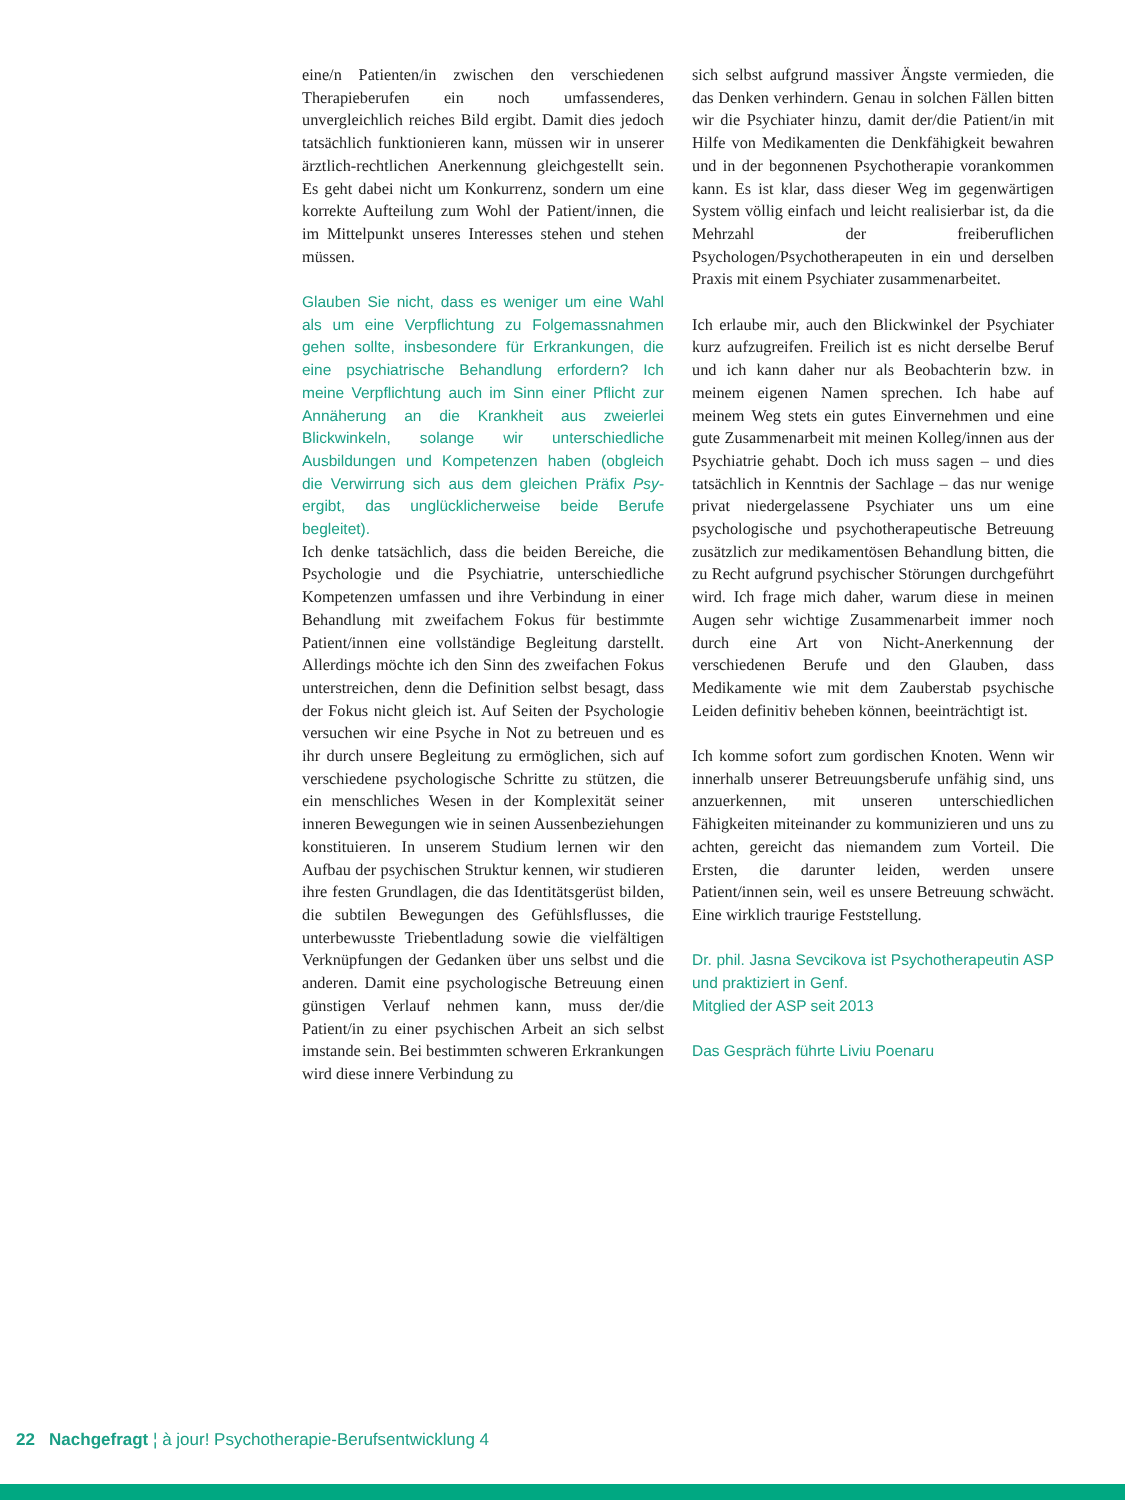eine/n Patienten/in zwischen den verschiedenen Therapieberufen ein noch umfassenderes, unvergleichlich reiches Bild ergibt. Damit dies jedoch tatsächlich funktionieren kann, müssen wir in unserer ärztlich-rechtlichen Anerkennung gleichgestellt sein. Es geht dabei nicht um Konkurrenz, sondern um eine korrekte Aufteilung zum Wohl der Patient/innen, die im Mittelpunkt unseres Interesses stehen und stehen müssen.
Glauben Sie nicht, dass es weniger um eine Wahl als um eine Verpflichtung zu Folgemassnahmen gehen sollte, insbesondere für Erkrankungen, die eine psychiatrische Behandlung erfordern? Ich meine Verpflichtung auch im Sinn einer Pflicht zur Annäherung an die Krankheit aus zweierlei Blickwinkeln, solange wir unterschiedliche Ausbildungen und Kompetenzen haben (obgleich die Verwirrung sich aus dem gleichen Präfix Psy- ergibt, das unglücklicherweise beide Berufe begleitet).
Ich denke tatsächlich, dass die beiden Bereiche, die Psychologie und die Psychiatrie, unterschiedliche Kompetenzen umfassen und ihre Verbindung in einer Behandlung mit zweifachem Fokus für bestimmte Patient/innen eine vollständige Begleitung darstellt. Allerdings möchte ich den Sinn des zweifachen Fokus unterstreichen, denn die Definition selbst besagt, dass der Fokus nicht gleich ist. Auf Seiten der Psychologie versuchen wir eine Psyche in Not zu betreuen und es ihr durch unsere Begleitung zu ermöglichen, sich auf verschiedene psychologische Schritte zu stützen, die ein menschliches Wesen in der Komplexität seiner inneren Bewegungen wie in seinen Aussenbeziehungen konstituieren. In unserem Studium lernen wir den Aufbau der psychischen Struktur kennen, wir studieren ihre festen Grundlagen, die das Identitätsgerüst bilden, die subtilen Bewegungen des Gefühlsflusses, die unterbewusste Triebentladung sowie die vielfältigen Verknüpfungen der Gedanken über uns selbst und die anderen. Damit eine psychologische Betreuung einen günstigen Verlauf nehmen kann, muss der/die Patient/in zu einer psychischen Arbeit an sich selbst imstande sein. Bei bestimmten schweren Erkrankungen wird diese innere Verbindung zu
sich selbst aufgrund massiver Ängste vermieden, die das Denken verhindern. Genau in solchen Fällen bitten wir die Psychiater hinzu, damit der/die Patient/in mit Hilfe von Medikamenten die Denkfähigkeit bewahren und in der begonnenen Psychotherapie vorankommen kann. Es ist klar, dass dieser Weg im gegenwärtigen System völlig einfach und leicht realisierbar ist, da die Mehrzahl der freiberuflichen Psychologen/Psychotherapeuten in ein und derselben Praxis mit einem Psychiater zusammenarbeitet.
Ich erlaube mir, auch den Blickwinkel der Psychiater kurz aufzugreifen. Freilich ist es nicht derselbe Beruf und ich kann daher nur als Beobachterin bzw. in meinem eigenen Namen sprechen. Ich habe auf meinem Weg stets ein gutes Einvernehmen und eine gute Zusammenarbeit mit meinen Kolleg/innen aus der Psychiatrie gehabt. Doch ich muss sagen – und dies tatsächlich in Kenntnis der Sachlage – das nur wenige privat niedergelassene Psychiater uns um eine psychologische und psychotherapeutische Betreuung zusätzlich zur medikamentösen Behandlung bitten, die zu Recht aufgrund psychischer Störungen durchgeführt wird. Ich frage mich daher, warum diese in meinen Augen sehr wichtige Zusammenarbeit immer noch durch eine Art von Nicht-Anerkennung der verschiedenen Berufe und den Glauben, dass Medikamente wie mit dem Zauberstab psychische Leiden definitiv beheben können, beeinträchtigt ist.
Ich komme sofort zum gordischen Knoten. Wenn wir innerhalb unserer Betreuungsberufe unfähig sind, uns anzuerkennen, mit unseren unterschiedlichen Fähigkeiten miteinander zu kommunizieren und uns zu achten, gereicht das niemandem zum Vorteil. Die Ersten, die darunter leiden, werden unsere Patient/innen sein, weil es unsere Betreuung schwächt. Eine wirklich traurige Feststellung.
Dr. phil. Jasna Sevcikova ist Psychotherapeutin ASP und praktiziert in Genf.
Mitglied der ASP seit 2013
Das Gespräch führte Liviu Poenaru
22 Nachgefragt ¦ à jour! Psychotherapie-Berufsentwicklung 4